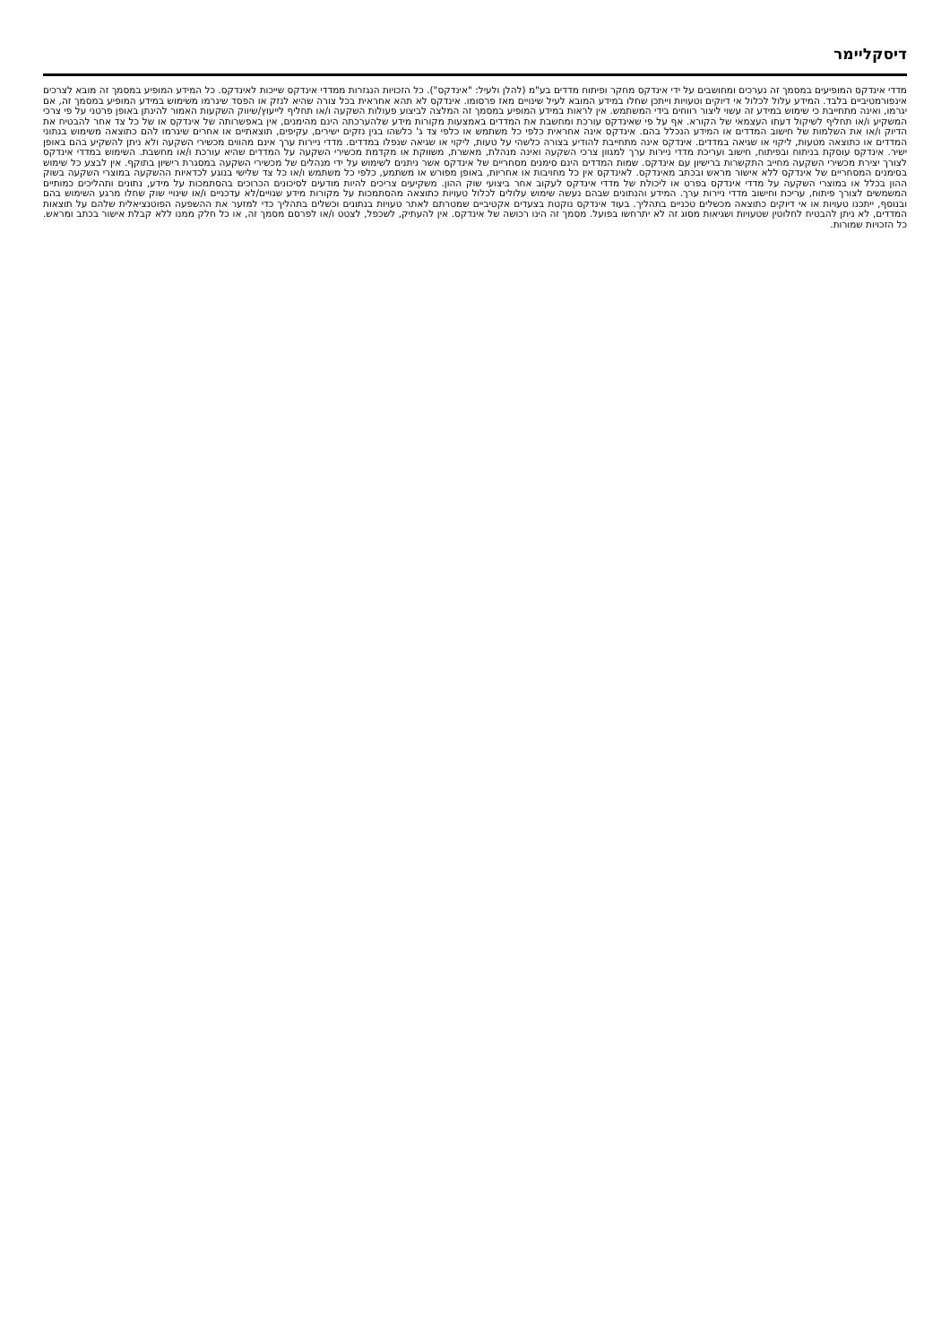דיסקליימר
מדדי אינדקס המופיעים במסמך זה נערכים ומחושבים על ידי אינדקס מחקר ופיתוח מדדים בע"מ (להלן ולעיל: "אינדקס"). כל הזכויות הנגזרות ממדדי אינדקס שייכות לאינדקס. כל המידע המופיע במסמך זה מובא לצרכים אינפורמטיביים בלבד. המידע עלול לכלול אי דיוקים וטעויות וייתכן שחלו במידע המובא לעיל שינויים מאז פרסומו. אינדקס לא תהא אחראית בכל צורה שהיא לנזק או הפסד שיגרמו משימוש במידע המופיע במסמך זה, אם יגרמו, ואינה מתחייבת כי שימוש במידע זה עשוי ליצור רווחים בידי המשתמש. אין לראות במידע המופיע במסמך זה המלצה לביצוע פעולות השקעה ו/או תחליף לייעוץ/שיווק השקעות האמור להינתן באופן פרטני על פי צרכי המשקיע ו/או תחליף לשיקול דעתו העצמאי של הקורא. אף על פי שאינדקס עורכת ומחשבת את המדדים באמצעות מקורות מידע שלהערכתה הינם מהימנים, אין באפשרותה של אינדקס או של כל צד אחר להבטיח את הדיוק ו/או את השלמות של חישוב המדדים או המידע הנכלל בהם. אינדקס אינה אחראית כלפי כל משתמש או כלפי צד ג' כלשהו בגין נזקים ישירים, עקיפים, תוצאתיים או אחרים שיגרמו להם כתוצאה משימוש בנתוני המדדים או כתוצאה מטעות, ליקוי או שגיאה במדדים. אינדקס אינה מתחייבת להודיע בצורה כלשהי על טעות, ליקוי או שגיאה שנפלו במדדים. מדדי ניירות ערך אינם מהווים מכשירי השקעה ולא ניתן להשקיע בהם באופן ישיר. אינדקס עוסקת בניתוח ובפיתוח, חישוב ועריכת מדדי ניירות ערך למגוון צרכי השקעה ואינה מנהלת, מאשרת, משווקת או מקדמת מכשירי השקעה על המדדים שהיא עורכת ו/או מחשבת. השימוש במדדי אינדקס לצורך יצירת מכשירי השקעה מחייב התקשרות ברישיון עם אינדקס. שמות המדדים הינם סימנים מסחריים של אינדקס אשר ניתנים לשימוש על ידי מנהלים של מכשירי השקעה במסגרת רישיון בתוקף. אין לבצע כל שימוש בסימנים המסחריים של אינדקס ללא אישור מראש ובכתב מאינדקס. לאינדקס אין כל מחויבות או אחריות, באופן מפורש או משתמע, כלפי כל משתמש ו/או כל צד שלישי בנוגע לכדאיות ההשקעה במוצרי השקעה בשוק ההון בכלל או במוצרי השקעה על מדדי אינדקס בפרט או ליכולת של מדדי אינדקס לעקוב אחר ביצועי שוק ההון. משקיעים צריכים להיות מודעים לסיכונים הכרוכים בהסתמכות על מידע, נתונים ותהליכים כמותיים המשמשים לצורך פיתוח, עריכת וחישוב מדדי ניירות ערך. המידע והנתונים שבהם נעשה שימוש עלולים לכלול טעויות כתוצאה מהסתמכות על מקורות מידע שגויים/לא עדכניים ו/או שינויי שוק שחלו מרגע השימוש בהם ובנוסף, ייתכנו טעויות או אי דיוקים כתוצאה מכשלים טכניים בתהליך. בעוד אינדקס נוקטת בצעדים אקטיביים שמטרתם לאתר טעויות בנתונים וכשלים בתהליך כדי למזער את ההשפעה הפוטנציאלית שלהם על תוצאות המדדים, לא ניתן להבטיח לחלוטין שטעויות ושגיאות מסוג זה לא יתרחשו בפועל. מסמך זה הינו רכושה של אינדקס. אין להעתיק, לשכפל, לצטט ו/או לפרסם מסמך זה, או כל חלק ממנו ללא קבלת אישור בכתב ומראש. כל הזכויות שמורות.